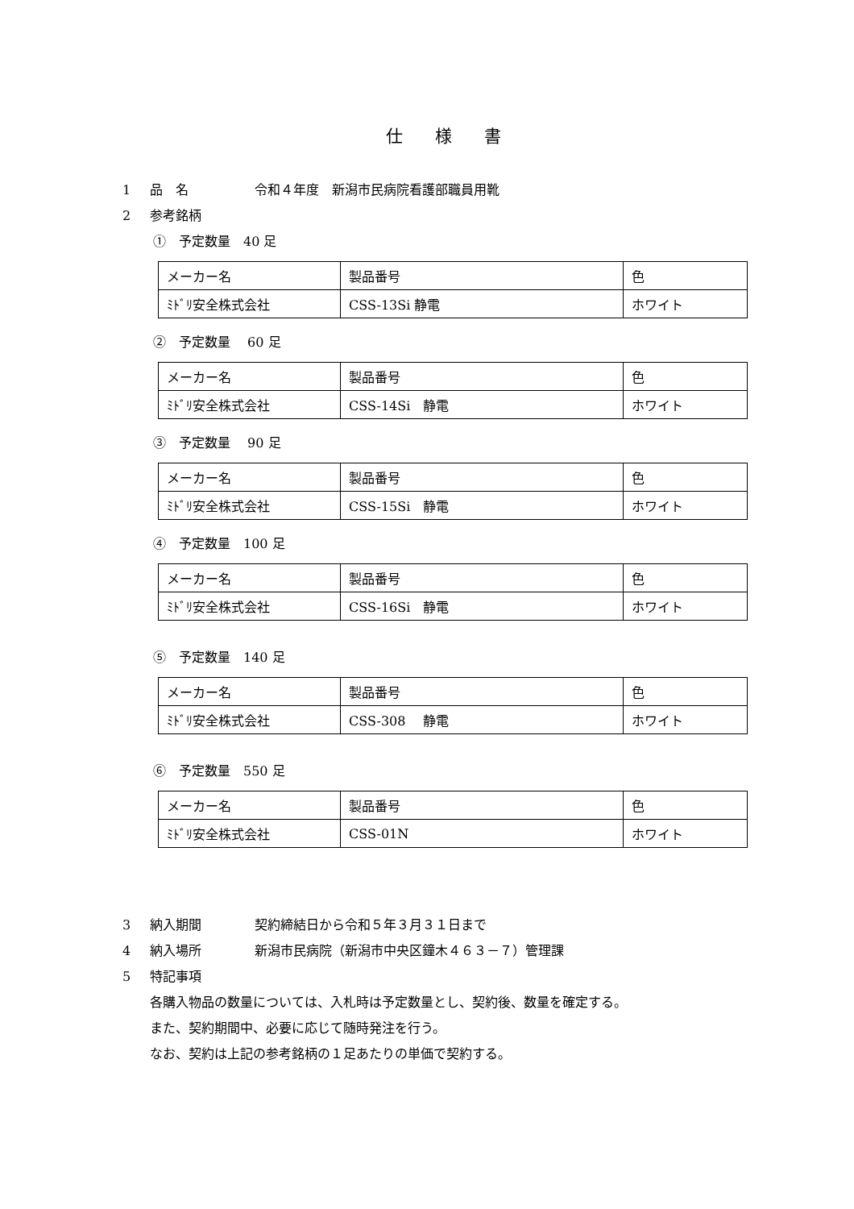仕様書
1 品　名 令和４年度　新潟市民病院看護部職員用靴
2 参考銘柄
①　予定数量　40 足
| メーカー名 | 製品番号 | 色 |
| ﾐﾄﾞﾘ安全株式会社 | CSS-13Si 静電 | ホワイト |
②　予定数量　 60 足
| メーカー名 | 製品番号 | 色 |
| ﾐﾄﾞﾘ安全株式会社 | CSS-14Si 静電 | ホワイト |
③　予定数量　 90 足
| メーカー名 | 製品番号 | 色 |
| ﾐﾄﾞﾘ安全株式会社 | CSS-15Si 静電 | ホワイト |
④　予定数量　100 足
| メーカー名 | 製品番号 | 色 |
| ﾐﾄﾞﾘ安全株式会社 | CSS-16Si 静電 | ホワイト |
⑤　予定数量　140 足
| メーカー名 | 製品番号 | 色 |
| ﾐﾄﾞﾘ安全株式会社 | CSS-308 静電 | ホワイト |
⑥　予定数量　550 足
| メーカー名 | 製品番号 | 色 |
| ﾐﾄﾞﾘ安全株式会社 | CSS-01N | ホワイト |
3 納入期間 契約締結日から令和５年３月３１日まで
4 納入場所 新潟市民病院（新潟市中央区鐘木４６３－７）管理課
5 特記事項
各購入物品の数量については、入札時は予定数量とし、契約後、数量を確定する。
また、契約期間中、必要に応じて随時発注を行う。
なお、契約は上記の参考銘柄の１足あたりの単価で契約する。